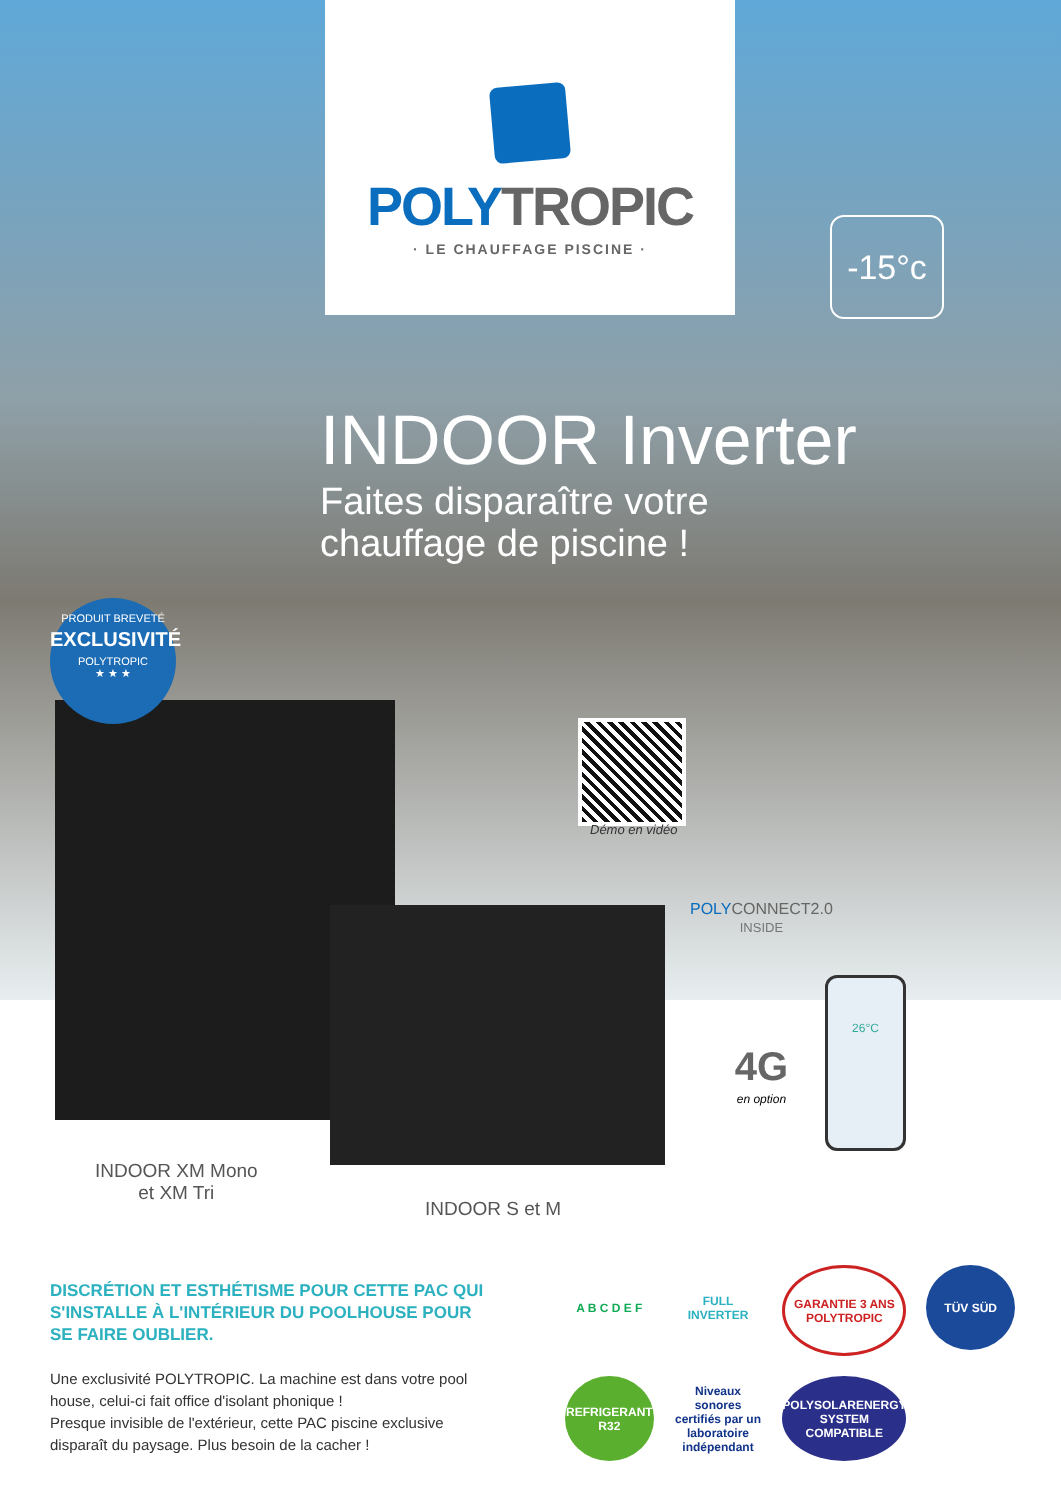POLY TROPIC
· LE CHAUFFAGE PISCINE ·
-15°c
INDOOR Inverter
Faites disparaître votre
chauffage de piscine !
PRODUIT BREVETÉ
EXCLUSIVITÉ
POLYTROPIC
★ ★ ★
Démo en vidéo
POLY CONNECT2.0
INSIDE
4G
en option
26°C
INDOOR XM Mono
et XM Tri
INDOOR S et M
DISCRÉTION ET ESTHÉTISME POUR CETTE PAC QUI S'INSTALLE À L'INTÉRIEUR DU POOLHOUSE POUR SE FAIRE OUBLIER.
Une exclusivité POLYTROPIC. La machine est dans votre pool house, celui-ci fait office d'isolant phonique !
Presque invisible de l'extérieur, cette PAC piscine exclusive disparaît du paysage. Plus besoin de la cacher !
A B C D E F
FULL INVERTER
GARANTIE 3 ANS POLYTROPIC
TÜV SÜD
REFRIGERANT R32
Niveaux sonores certifiés par un laboratoire indépendant
POLYSOLARENERGY SYSTEM COMPATIBLE